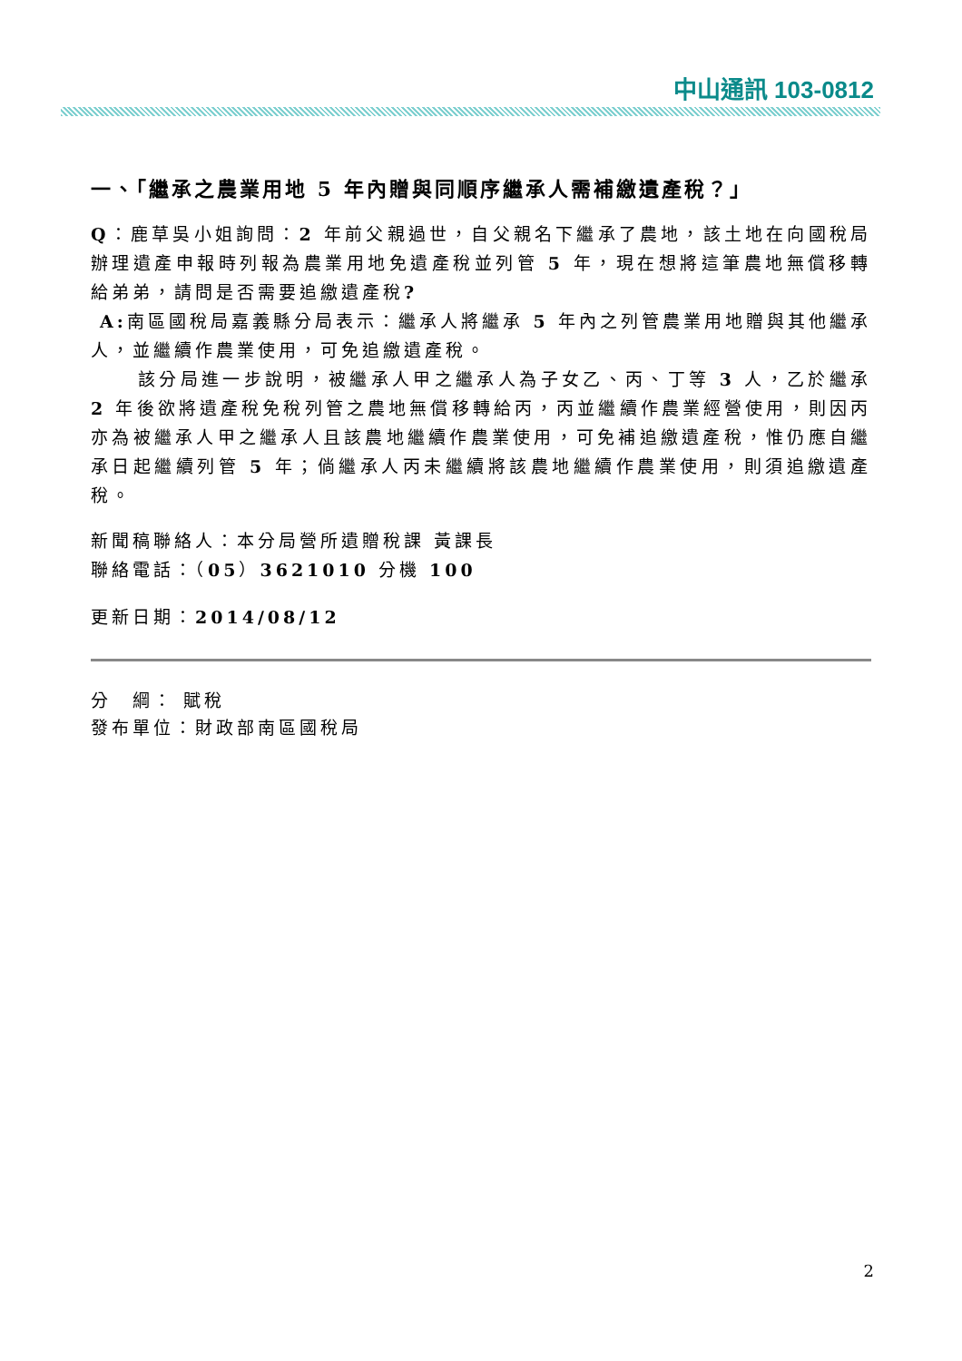中山通訊 103-0812
一、「繼承之農業用地 5 年內贈與同順序繼承人需補繳遺產稅？」
Q：鹿草吳小姐詢問：2 年前父親過世，自父親名下繼承了農地，該土地在向國稅局辦理遺產申報時列報為農業用地免遺產稅並列管 5 年，現在想將這筆農地無償移轉給弟弟，請問是否需要追繳遺產稅?
A: 南區國稅局嘉義縣分局表示：繼承人將繼承 5 年內之列管農業用地贈與其他繼承人，並繼續作農業使用，可免追繳遺產稅。
該分局進一步說明，被繼承人甲之繼承人為子女乙、丙、丁等 3 人，乙於繼承 2 年後欲將遺產稅免稅列管之農地無償移轉給丙，丙並繼續作農業經營使用，則因丙亦為被繼承人甲之繼承人且該農地繼續作農業使用，可免補追繳遺產稅，惟仍應自繼承日起繼續列管 5 年；倘繼承人丙未繼續將該農地繼續作農業使用，則須追繳遺產稅。
新聞稿聯絡人：本分局營所遺贈稅課 黃課長
聯絡電話：（05）3621010 分機 100
更新日期：2014/08/12
分　綱： 賦稅
發布單位：財政部南區國稅局
2